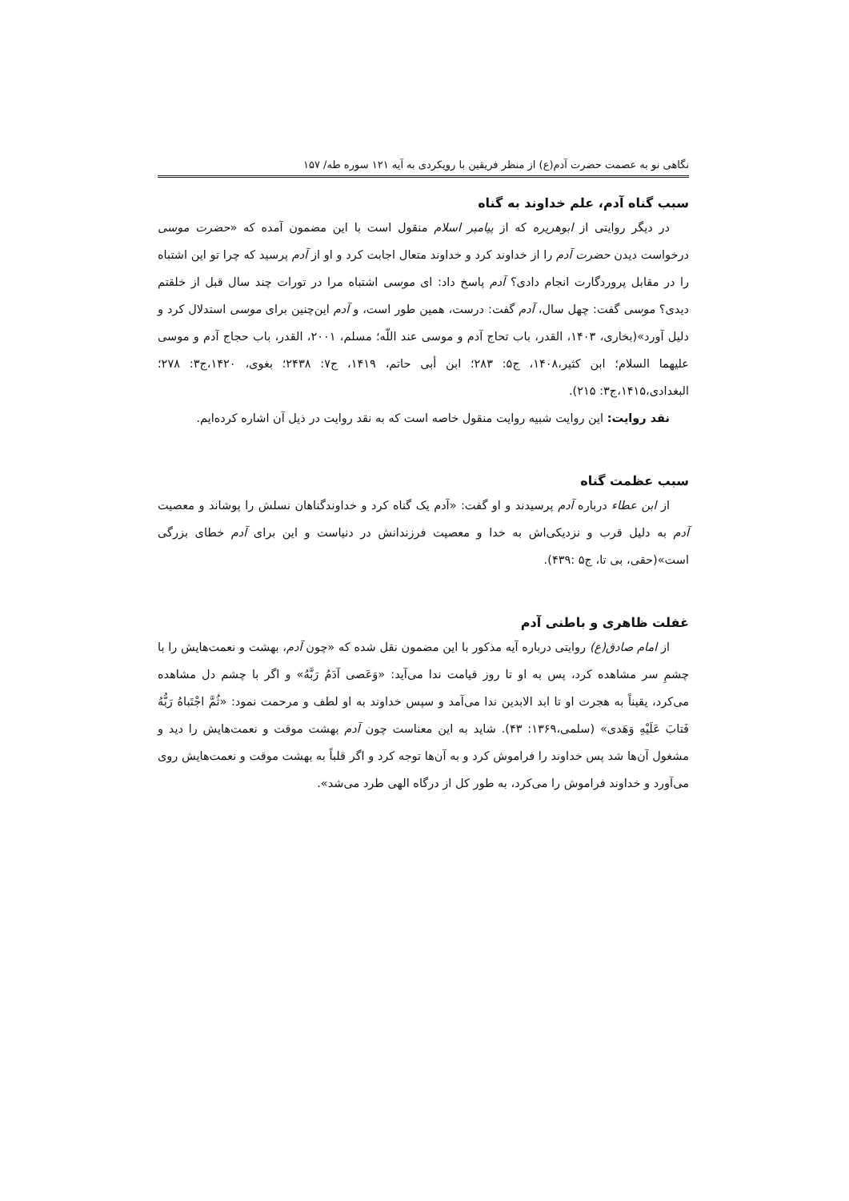نگاهی نو به عصمت حضرت آدم(ع) از منظر فریقین با رویکردی به آیه ۱۲۱ سوره طه/ ۱۵۷
سبب گناه آدم، علم خداوند به گناه
در دیگر روایتی از ابوهریره که از پیامبر اسلام منقول است با این مضمون آمده که «حضرت موسی درخواست دیدن حضرت آدم را از خداوند کرد و خداوند متعال اجابت کرد و او از آدم پرسید که چرا تو این اشتباه را در مقابل پروردگارت انجام دادی؟ آدم پاسخ داد: ای موسی اشتباه مرا در تورات چند سال قبل از خلقتم دیدی؟ موسی گفت: چهل سال، آدم گفت: درست، همین طور است، و آدم این‌چنین برای موسی استدلال کرد و دلیل آورد»(بخاری، ۱۴۰۳، القدر، باب تحاج آدم و موسی عند اللّه؛ مسلم، ۲۰۰۱، القدر، باب حجاج آدم و موسی علیهما السلام؛ ابن کثیر،۱۴۰۸، ج۵: ۲۸۳؛ ابن أبی حاتم، ۱۴۱۹، ج۷: ۲۴۳۸؛ بغوی، ۱۴۲۰،ج۳: ۲۷۸؛ البغدادی،۱۴۱۵،ج۳: ۲۱۵).
نقد روایت: این روایت شبیه روایت منقول خاصه است که به نقد روایت در ذیل آن اشاره کرده‌ایم.
سبب عظمت گناه
از ابن عطاء درباره آدم پرسیدند و او گفت: «آدم یک گناه کرد و خداوندگناهان نسلش را پوشاند و معصیت آدم به دلیل قرب و نزدیکی‌اش به خدا و معصیت فرزندانش در دنیاست و این برای آدم خطای بزرگی است»(حقی، بی تا، ج۵ :۴۳۹).
غفلت ظاهری و باطنی آدم
از امام صادق(ع) روایتی درباره آیه مذکور با این مضمون نقل شده که «چون آدم، بهشت و نعمت‌هایش را با چشمِ سر مشاهده کرد، پس به او تا روز قیامت ندا می‌آید: «وَعَصی آدَمُ رَبَّهُ» و اگر با چشم دل مشاهده می‌کرد، یقیناً به هجرت او تا ابد الابدین ندا می‌آمد و سپس خداوند به او لطف و مرحمت نمود: «ثُمَّ اجْتَباهُ رَبُّهُ فَتابَ عَلَیْهِ وَهَدی» (سلمی،۱۳۶۹: ۴۳). شاید به این معناست چون آدم بهشت موقت و نعمت‌هایش را دید و مشغول آن‌ها شد پس خداوند را فراموش کرد و به آن‌ها توجه کرد و اگر قلباً به بهشت موقت و نعمت‌هایش روی می‌آورد و خداوند فراموش را می‌کرد، به طور کل از درگاه الهی طرد می‌شد».